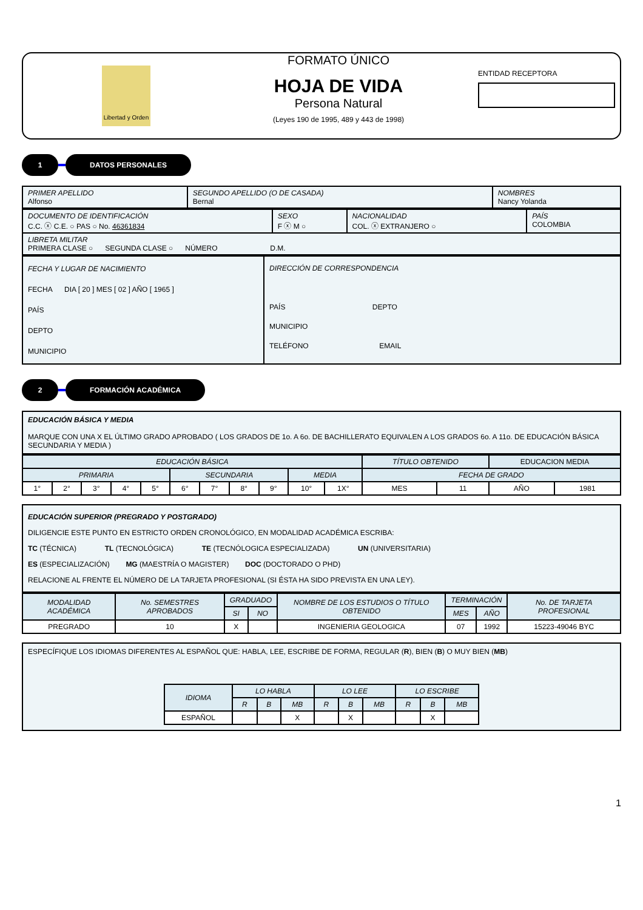Libertad y Orden
FORMATO ÚNICO
HOJA DE VIDA
Persona Natural
(Leyes 190 de 1995, 489 y 443 de 1998)
ENTIDAD RECEPTORA
1 DATOS PERSONALES
| PRIMER APELLIDO Alfonso | SEGUNDO APELLIDO (O DE CASADA) Bernal | NOMBRES Nancy Yolanda |
| DOCUMENTO DE IDENTIFICACIÓN C.C. ⓧ C.E. ○ PAS ○ No. 46361834 | SEXO F ⓧ M ○ | NACIONALIDAD COL. ⓧ EXTRANJERO ○ | PAÍS COLOMBIA |
| LIBRETA MILITAR PRIMERA CLASE ○ SEGUNDA CLASE ○ NÚMERO D.M. | | | |
| FECHA Y LUGAR DE NACIMIENTO FECHA DIA [ 20 ] MES [ 02 ] AÑO [ 1965 ] PAÍS DEPTO MUNICIPIO | DIRECCIÓN DE CORRESPONDENCIA PAÍS DEPTO MUNICIPIO TELÉFONO EMAIL |
2 FORMACIÓN ACADÉMICA
EDUCACIÓN BÁSICA Y MEDIA
MARQUE CON UNA X EL ÚLTIMO GRADO APROBADO ( LOS GRADOS DE 1o. A 6o. DE BACHILLERATO EQUIVALEN A LOS GRADOS 6o. A 11o. DE EDUCACIÓN BÁSICA SECUNDARIA Y MEDIA )
| EDUCACIÓN BÁSICA | | | | | | | | | | | TÍTULO OBTENIDO | | EDUCACION MEDIA | |
| PRIMARIA | | | | | SECUNDARIA | | | | MEDIA | | FECHA DE GRADO | | | |
| 1° | 2° | 3° | 4° | 5° | 6° | 7° | 8° | 9° | 10° | 1X° | MES | 11 | AÑO | 1981 |
EDUCACIÓN SUPERIOR (PREGRADO Y POSTGRADO)
DILIGENCIE ESTE PUNTO EN ESTRICTO ORDEN CRONOLÓGICO, EN MODALIDAD ACADÉMICA ESCRIBA:
TC (TÉCNICA) TL (TECNOLÓGICA) TE (TECNÓLOGICA ESPECIALIZADA) UN (UNIVERSITARIA)
ES (ESPECIALIZACIÓN) MG (MAESTRÍA O MAGISTER) DOC (DOCTORADO O PHD)
RELACIONE AL FRENTE EL NÚMERO DE LA TARJETA PROFESIONAL (SI ÉSTA HA SIDO PREVISTA EN UNA LEY).
| MODALIDAD ACADÉMICA | No. SEMESTRES APROBADOS | GRADUADO | | NOMBRE DE LOS ESTUDIOS O TÍTULO OBTENIDO | TERMINACIÓN | | No. DE TARJETA PROFESIONAL |
| | | SI | NO | | MES | AÑO | |
| PREGRADO | 10 | X | | INGENIERIA GEOLOGICA | 07 | 1992 | 15223-49046 BYC |
ESPECÍFIQUE LOS IDIOMAS DIFERENTES AL ESPAÑOL QUE: HABLA, LEE, ESCRIBE DE FORMA, REGULAR (R), BIEN (B) O MUY BIEN (MB)
| IDIOMA | LO HABLA | | | LO LEE | | | LO ESCRIBE | | |
| | R | B | MB | R | B | MB | R | B | MB |
| ESPAÑOL | | | X | | X | | | X | |
1